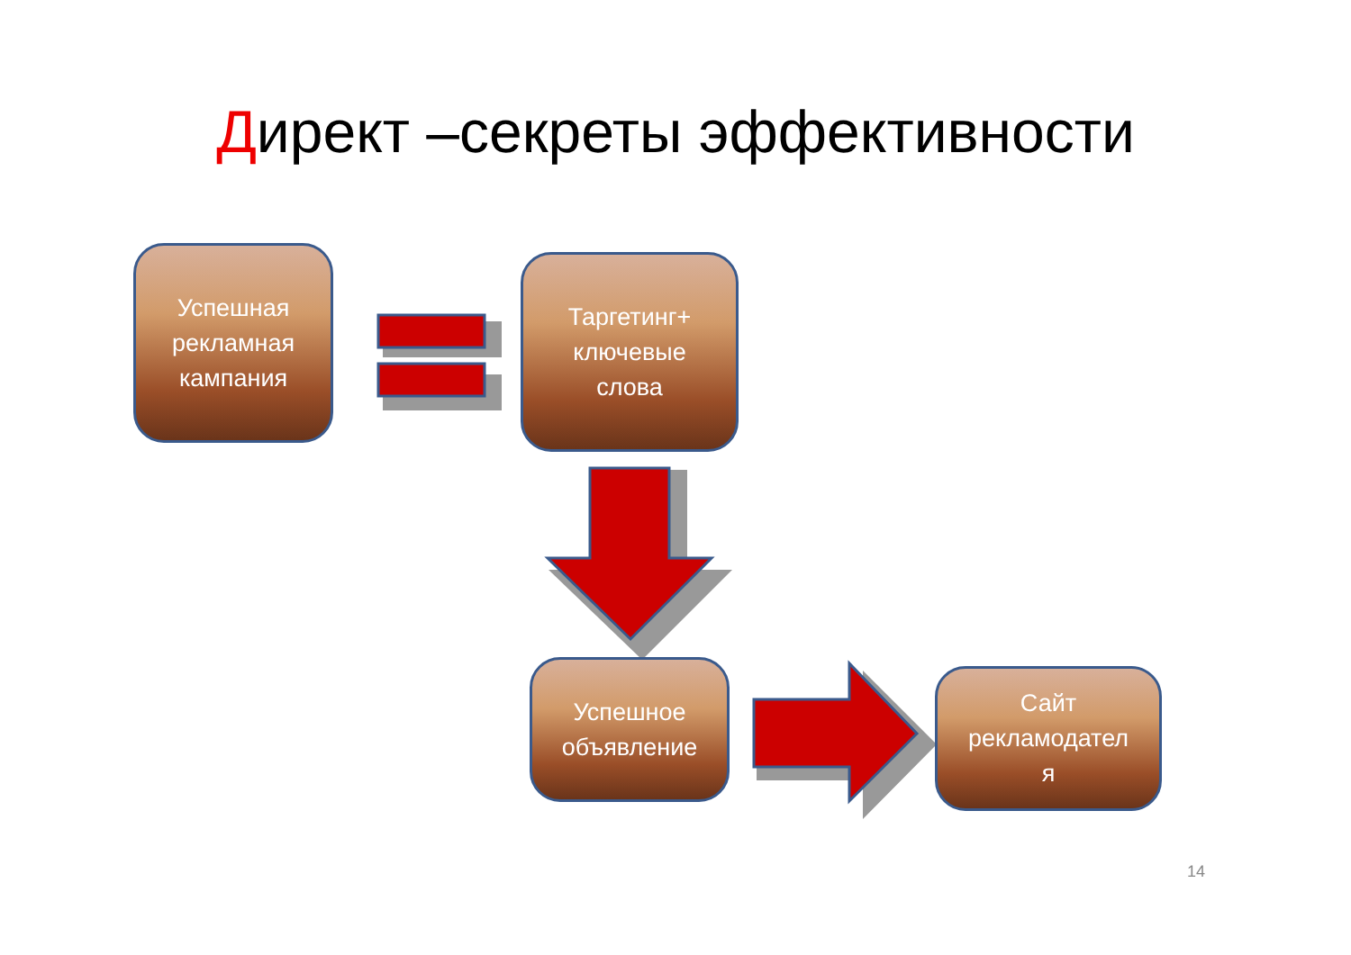Директ –секреты эффективности
Успешная
рекламная
кампания
Таргетинг+
ключевые
слова
Успешное
объявление
Сайт
рекламодател
я
14